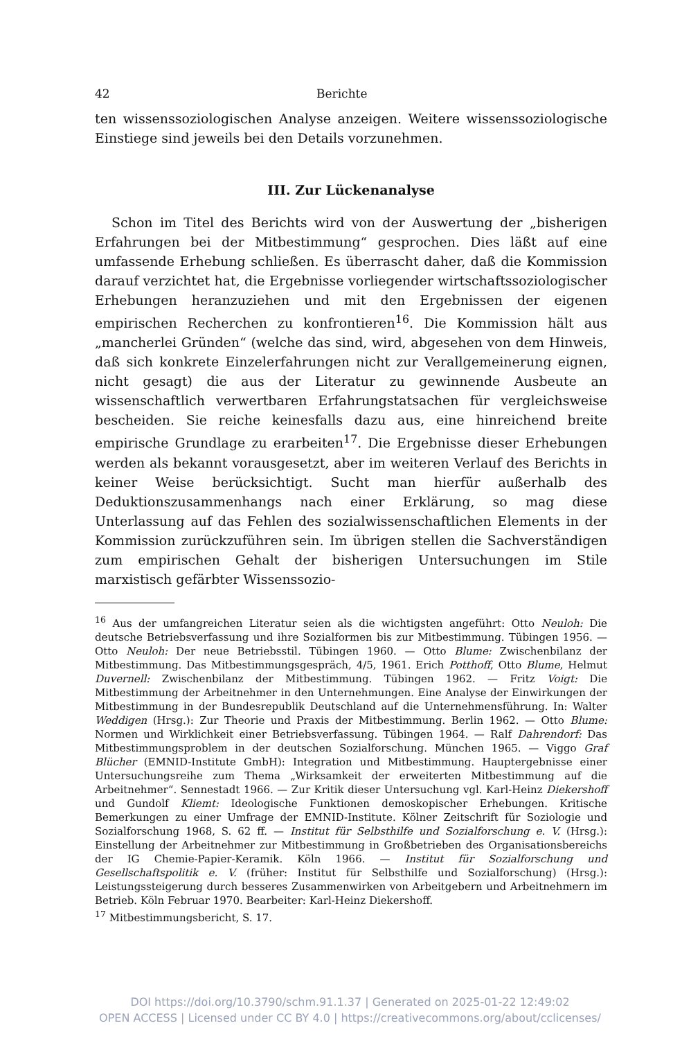42 Berichte
ten wissenssoziologischen Analyse anzeigen. Weitere wissenssoziologische Einstiege sind jeweils bei den Details vorzunehmen.
III. Zur Lückenanalyse
Schon im Titel des Berichts wird von der Auswertung der „bisherigen Erfahrungen bei der Mitbestimmung“ gesprochen. Dies läßt auf eine umfassende Erhebung schließen. Es überrascht daher, daß die Kommission darauf verzichtet hat, die Ergebnisse vorliegender wirtschaftssoziologischer Erhebungen heranzuziehen und mit den Ergebnissen der eigenen empirischen Recherchen zu konfrontieren<sup>16</sup>. Die Kommission hält aus „mancherlei Gründen“ (welche das sind, wird, abgesehen von dem Hinweis, daß sich konkrete Einzelerfahrungen nicht zur Verallgemeinerung eignen, nicht gesagt) die aus der Literatur zu gewinnende Ausbeute an wissenschaftlich verwertbaren Erfahrungstatsachen für vergleichsweise bescheiden. Sie reiche keinesfalls dazu aus, eine hinreichend breite empirische Grundlage zu erarbeiten<sup>17</sup>. Die Ergebnisse dieser Erhebungen werden als bekannt vorausgesetzt, aber im weiteren Verlauf des Berichts in keiner Weise berücksichtigt. Sucht man hierfür außerhalb des Deduktionszusammenhangs nach einer Erklärung, so mag diese Unterlassung auf das Fehlen des sozialwissenschaftlichen Elements in der Kommission zurückzuführen sein. Im übrigen stellen die Sachverständigen zum empirischen Gehalt der bisherigen Untersuchungen im Stile marxistisch gefärbter Wissenssozio-
<sup>16</sup> Aus der umfangreichen Literatur seien als die wichtigsten angeführt: Otto Neuloh: Die deutsche Betriebsverfassung und ihre Sozialformen bis zur Mitbestimmung. Tübingen 1956. — Otto Neuloh: Der neue Betriebsstil. Tübingen 1960. — Otto Blume: Zwischenbilanz der Mitbestimmung. Das Mitbestimmungsgespräch, 4/5, 1961. Erich Potthoff, Otto Blume, Helmut Duvernell: Zwischenbilanz der Mitbestimmung. Tübingen 1962. — Fritz Voigt: Die Mitbestimmung der Arbeitnehmer in den Unternehmungen. Eine Analyse der Einwirkungen der Mitbestimmung in der Bundesrepublik Deutschland auf die Unternehmensführung. In: Walter Weddigen (Hrsg.): Zur Theorie und Praxis der Mitbestimmung. Berlin 1962. — Otto Blume: Normen und Wirklichkeit einer Betriebsverfassung. Tübingen 1964. — Ralf Dahrendorf: Das Mitbestimmungsproblem in der deutschen Sozialforschung. München 1965. — Viggo Graf Blücher (EMNID-Institute GmbH): Integration und Mitbestimmung. Hauptergebnisse einer Untersuchungsreihe zum Thema „Wirksamkeit der erweiterten Mitbestimmung auf die Arbeitnehmer“. Sennestadt 1966. — Zur Kritik dieser Untersuchung vgl. Karl-Heinz Diekershoff und Gundolf Kliemt: Ideologische Funktionen demoskopischer Erhebungen. Kritische Bemerkungen zu einer Umfrage der EMNID-Institute. Kölner Zeitschrift für Soziologie und Sozialforschung 1968, S. 62 ff. — Institut für Selbsthilfe und Sozialforschung e. V. (Hrsg.): Einstellung der Arbeitnehmer zur Mitbestimmung in Großbetrieben des Organisationsbereichs der IG Chemie-Papier-Keramik. Köln 1966. — Institut für Sozialforschung und Gesellschaftspolitik e. V. (früher: Institut für Selbsthilfe und Sozialforschung) (Hrsg.): Leistungssteigerung durch besseres Zusammenwirken von Arbeitgebern und Arbeitnehmern im Betrieb. Köln Februar 1970. Bearbeiter: Karl-Heinz Diekershoff.
<sup>17</sup> Mitbestimmungsbericht, S. 17.
DOI https://doi.org/10.3790/schm.91.1.37 | Generated on 2025-01-22 12:49:02
OPEN ACCESS | Licensed under CC BY 4.0 | https://creativecommons.org/about/cclicenses/